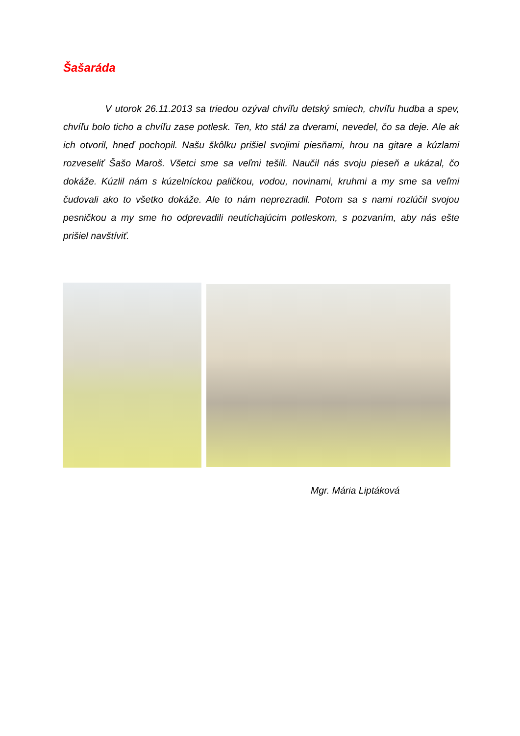Šašaráda
V utorok 26.11.2013 sa triedou ozýval chvíľu detský smiech, chvíľu hudba a spev, chvíľu bolo ticho a chvíľu zase potlesk. Ten, kto stál za dverami, nevedel, čo sa deje. Ale ak ich otvoril, hneď pochopil. Našu škôlku prišiel svojimi piesňami, hrou na gitare a kúzlami rozveseliť Šašo Maroš. Všetci sme sa veľmi tešili. Naučil nás svoju pieseň a ukázal, čo dokáže. Kúzlil nám s kúzelníckou paličkou, vodou, novinami, kruhmi a my sme sa veľmi čudovali ako to všetko dokáže. Ale to nám neprezradil. Potom sa s nami rozlúčil svojou pesničkou a my sme ho odprevadili neutíchajúcim potleskom, s pozvaním, aby nás ešte prišiel navštíviť.
Mgr. Mária Liptáková